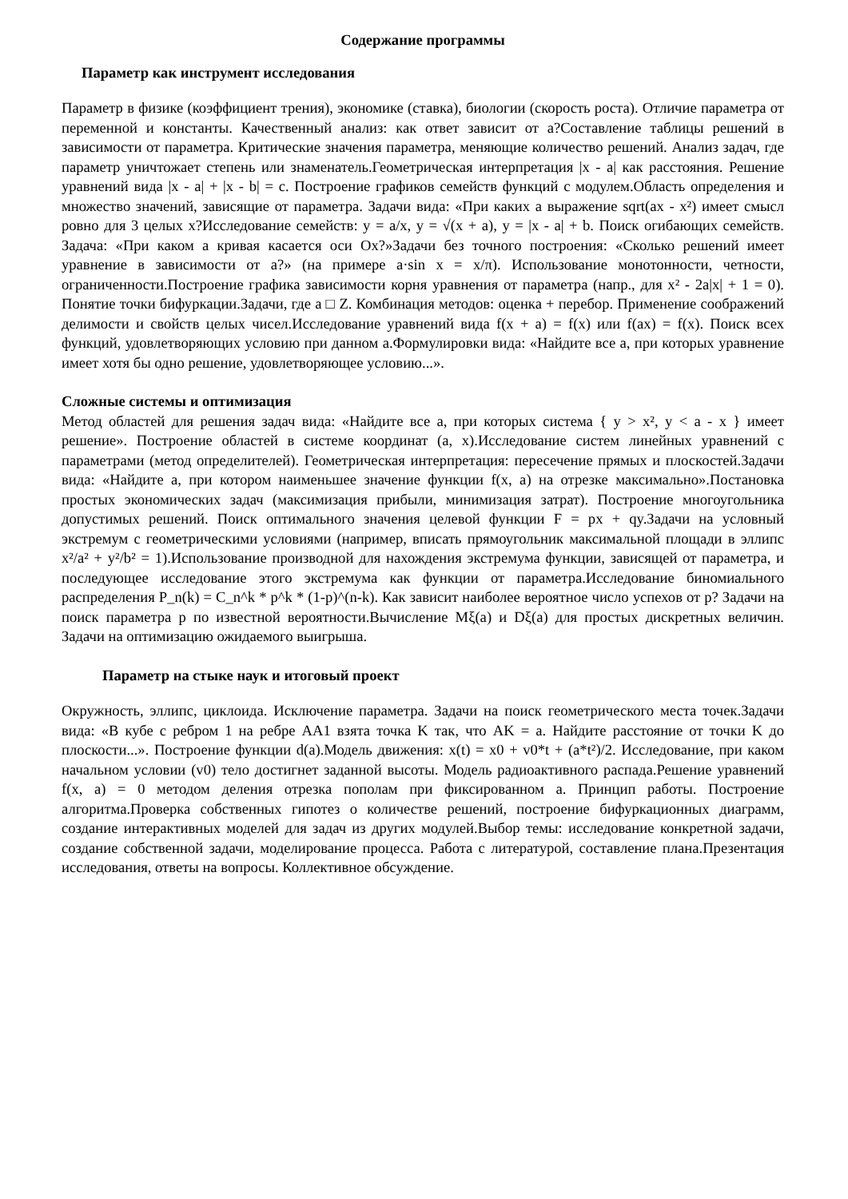Содержание программы
Параметр как инструмент исследования
Параметр в физике (коэффициент трения), экономике (ставка), биологии (скорость роста). Отличие параметра от переменной и константы. Качественный анализ: как ответ зависит от a?Составление таблицы решений в зависимости от параметра. Критические значения параметра, меняющие количество решений. Анализ задач, где параметр уничтожает степень или знаменатель.Геометрическая интерпретация |x - a| как расстояния. Решение уравнений вида |x - a| + |x - b| = c. Построение графиков семейств функций с модулем.Область определения и множество значений, зависящие от параметра. Задачи вида: «При каких a выражение sqrt(ax - x²) имеет смысл ровно для 3 целых x?Исследование семейств: y = a/x, y = √(x + a), y = |x - a| + b. Поиск огибающих семейств. Задача: «При каком a кривая касается оси Ox?»Задачи без точного построения: «Сколько решений имеет уравнение в зависимости от a?» (на примере a·sin x = x/π). Использование монотонности, четности, ограниченности.Построение графика зависимости корня уравнения от параметра (напр., для x² - 2a|x| + 1 = 0). Понятие точки бифуркации.Задачи, где a □ Z. Комбинация методов: оценка + перебор. Применение соображений делимости и свойств целых чисел.Исследование уравнений вида f(x + a) = f(x) или f(ax) = f(x). Поиск всех функций, удовлетворяющих условию при данном a.Формулировки вида: «Найдите все a, при которых уравнение имеет хотя бы одно решение, удовлетворяющее условию...».
Сложные системы и оптимизация
Метод областей для решения задач вида: «Найдите все a, при которых система { y > x², y < a - x } имеет решение». Построение областей в системе координат (a, x).Исследование систем линейных уравнений с параметрами (метод определителей). Геометрическая интерпретация: пересечение прямых и плоскостей.Задачи вида: «Найдите a, при котором наименьшее значение функции f(x, a) на отрезке максимально».Постановка простых экономических задач (максимизация прибыли, минимизация затрат). Построение многоугольника допустимых решений. Поиск оптимального значения целевой функции F = px + qy.Задачи на условный экстремум с геометрическими условиями (например, вписать прямоугольник максимальной площади в эллипс x²/a² + y²/b² = 1).Использование производной для нахождения экстремума функции, зависящей от параметра, и последующее исследование этого экстремума как функции от параметра.Исследование биномиального распределения P_n(k) = C_n^k * p^k * (1-p)^(n-k). Как зависит наиболее вероятное число успехов от p? Задачи на поиск параметра p по известной вероятности.Вычисление Mξ(a) и Dξ(a) для простых дискретных величин. Задачи на оптимизацию ожидаемого выигрыша.
Параметр на стыке наук и итоговый проект
Окружность, эллипс, циклоида. Исключение параметра. Задачи на поиск геометрического места точек.Задачи вида: «В кубе с ребром 1 на ребре AA1 взята точка K так, что AK = a. Найдите расстояние от точки K до плоскости...». Построение функции d(a).Модель движения: x(t) = x0 + v0*t + (a*t²)/2. Исследование, при каком начальном условии (v0) тело достигнет заданной высоты. Модель радиоактивного распада.Решение уравнений f(x, a) = 0 методом деления отрезка пополам при фиксированном a. Принцип работы. Построение алгоритма.Проверка собственных гипотез о количестве решений, построение бифуркационных диаграмм, создание интерактивных моделей для задач из других модулей.Выбор темы: исследование конкретной задачи, создание собственной задачи, моделирование процесса. Работа с литературой, составление плана.Презентация исследования, ответы на вопросы. Коллективное обсуждение.